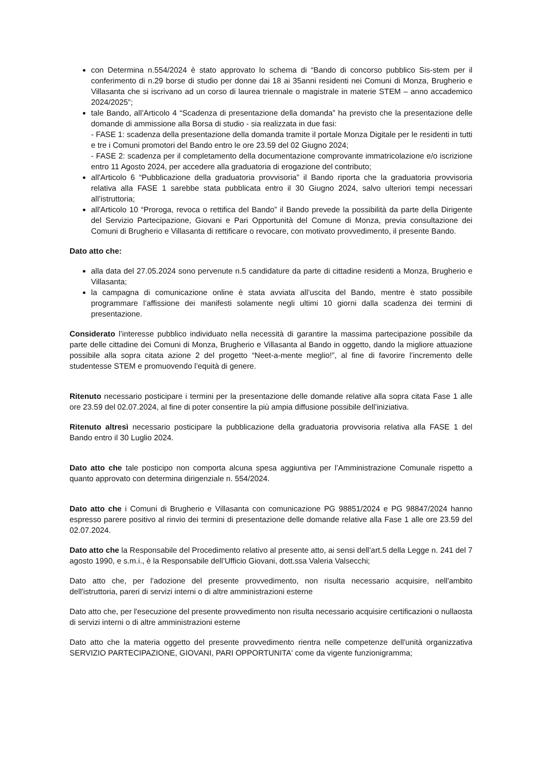con Determina n.554/2024 è stato approvato lo schema di “Bando di concorso pubblico Sis-stem per il conferimento di n.29 borse di studio per donne dai 18 ai 35anni residenti nei Comuni di Monza, Brugherio e Villasanta che si iscrivano ad un corso di laurea triennale o magistrale in materie STEM – anno accademico 2024/2025”;
tale Bando, all’Articolo 4 “Scadenza di presentazione della domanda” ha previsto che la presentazione delle domande di ammissione alla Borsa di studio - sia realizzata in due fasi:
- FASE 1: scadenza della presentazione della domanda tramite il portale Monza Digitale per le residenti in tutti e tre i Comuni promotori del Bando entro le ore 23.59 del 02 Giugno 2024;
- FASE 2: scadenza per il completamento della documentazione comprovante immatricolazione e/o iscrizione entro 11 Agosto 2024, per accedere alla graduatoria di erogazione del contributo;
all'Articolo 6 “Pubblicazione della graduatoria provvisoria” il Bando riporta che la graduatoria provvisoria relativa alla FASE 1 sarebbe stata pubblicata entro il 30 Giugno 2024, salvo ulteriori tempi necessari all’istruttoria;
all'Articolo 10 “Proroga, revoca o rettifica del Bando” il Bando prevede la possibilità da parte della Dirigente del Servizio Partecipazione, Giovani e Pari Opportunità del Comune di Monza, previa consultazione dei Comuni di Brugherio e Villasanta di rettificare o revocare, con motivato provvedimento, il presente Bando.
Dato atto che:
alla data del 27.05.2024 sono pervenute n.5 candidature da parte di cittadine residenti a Monza, Brugherio e Villasanta;
la campagna di comunicazione online è stata avviata all’uscita del Bando, mentre è stato possibile programmare l’affissione dei manifesti solamente negli ultimi 10 giorni dalla scadenza dei termini di presentazione.
Considerato l’interesse pubblico individuato nella necessità di garantire la massima partecipazione possibile da parte delle cittadine dei Comuni di Monza, Brugherio e Villasanta al Bando in oggetto, dando la migliore attuazione possibile alla sopra citata azione 2 del progetto “Neet-a-mente meglio!”, al fine di favorire l’incremento delle studentesse STEM e promuovendo l’equità di genere.
Ritenuto necessario posticipare i termini per la presentazione delle domande relative alla sopra citata Fase 1 alle ore 23.59 del 02.07.2024, al fine di poter consentire la più ampia diffusione possibile dell’iniziativa.
Ritenuto altresì necessario posticipare la pubblicazione della graduatoria provvisoria relativa alla FASE 1 del Bando entro il 30 Luglio 2024.
Dato atto che tale posticipo non comporta alcuna spesa aggiuntiva per l’Amministrazione Comunale rispetto a quanto approvato con determina dirigenziale n. 554/2024.
Dato atto che i Comuni di Brugherio e Villasanta con comunicazione PG 98851/2024 e PG 98847/2024 hanno espresso parere positivo al rinvio dei termini di presentazione delle domande relative alla Fase 1 alle ore 23.59 del 02.07.2024.
Dato atto che la Responsabile del Procedimento relativo al presente atto, ai sensi dell’art.5 della Legge n. 241 del 7 agosto 1990, e s.m.i., è la Responsabile dell’Ufficio Giovani, dott.ssa Valeria Valsecchi;
Dato atto che, per l'adozione del presente provvedimento, non risulta necessario acquisire, nell'ambito dell'istruttoria, pareri di servizi interni o di altre amministrazioni esterne
Dato atto che, per l'esecuzione del presente provvedimento non risulta necessario acquisire certificazioni o nullaosta di servizi interni o di altre amministrazioni esterne
Dato atto che la materia oggetto del presente provvedimento rientra nelle competenze dell'unità organizzativa SERVIZIO PARTECIPAZIONE, GIOVANI, PARI OPPORTUNITA' come da vigente funzionigramma;